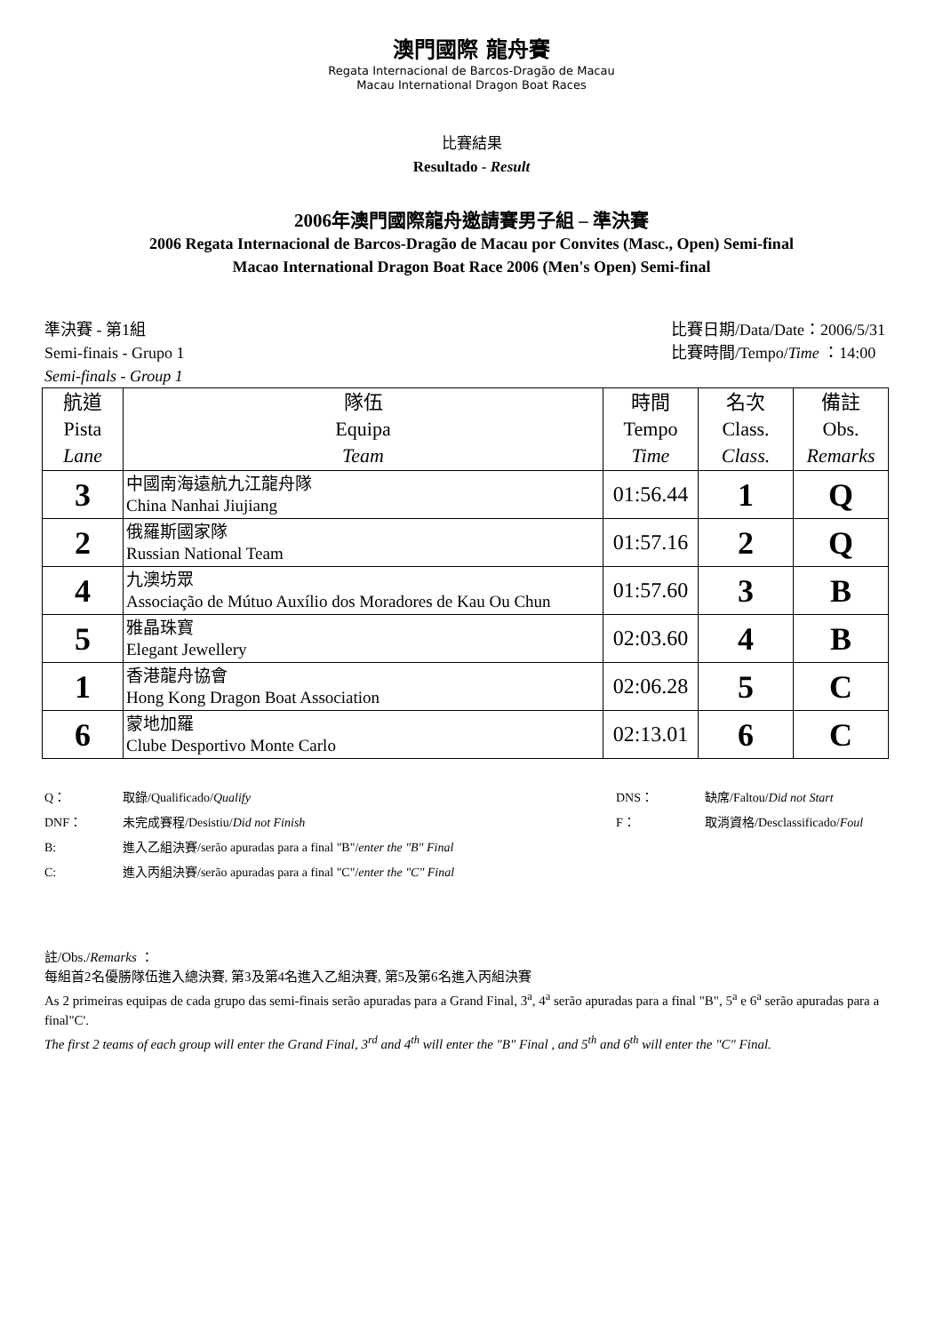澳門國際 龍舟賽
Regata Internacional de Barcos-Dragão de Macau
Macau International Dragon Boat Races
比賽結果
Resultado - Result
2006年澳門國際龍舟邀請賽男子組 – 準決賽
2006 Regata Internacional de Barcos-Dragão de Macau por Convites (Masc., Open) Semi-final
Macao International Dragon Boat Race 2006 (Men's Open) Semi-final
準決賽 - 第1組
Semi-finais - Grupo 1
Semi-finals - Group 1
比賽日期/Data/Date：2006/5/31
比賽時間/Tempo/Time ：14:00
| 航道 Pista Lane | 隊伍 Equipa Team | 時間 Tempo Time | 名次 Class. Class. | 備註 Obs. Remarks |
| --- | --- | --- | --- | --- |
| 3 | 中國南海遠航九江龍舟隊 China Nanhai Jiujiang | 01:56.44 | 1 | Q |
| 2 | 俄羅斯國家隊 Russian National Team | 01:57.16 | 2 | Q |
| 4 | 九澳坊眾 Associação de Mútuo Auxílio dos Moradores de Kau Ou Chun | 01:57.60 | 3 | B |
| 5 | 雅晶珠寶 Elegant Jewellery | 02:03.60 | 4 | B |
| 1 | 香港龍舟協會 Hong Kong Dragon Boat Association | 02:06.28 | 5 | C |
| 6 | 蒙地加羅 Clube Desportivo Monte Carlo | 02:13.01 | 6 | C |
| Q： | 取錄/Qualificado/ Qualify | DNS： | 缺席/Faltou/ Did not Start |
| DNF： | 未完成賽程/Desistiu/ Did not Finish | F： | 取消資格/Desclassificado/ Foul |
| B: | 進入乙組決賽/serão apuradas para a final "B"/ enter the "B" Final | | |
| C: | 進入丙組決賽/serão apuradas para a final "C"/ enter the "C" Final | | |
註/Obs./Remarks ：
每組首2名優勝隊伍進入總決賽, 第3及第4名進入乙組決賽, 第5及第6名進入丙組決賽
As 2 primeiras equipas de cada grupo das semi-finais serão apuradas para a Grand Final, 3<sup>a</sup>, 4<sup>a</sup> serão apuradas para a final "B", 5<sup>a</sup> e 6<sup>a</sup> serão apuradas para a final"C'.
The first 2 teams of each group will enter the Grand Final, 3<sup>rd</sup> and 4<sup>th</sup> will enter the "B" Final , and 5<sup>th</sup> and 6<sup>th</sup> will enter the "C" Final.